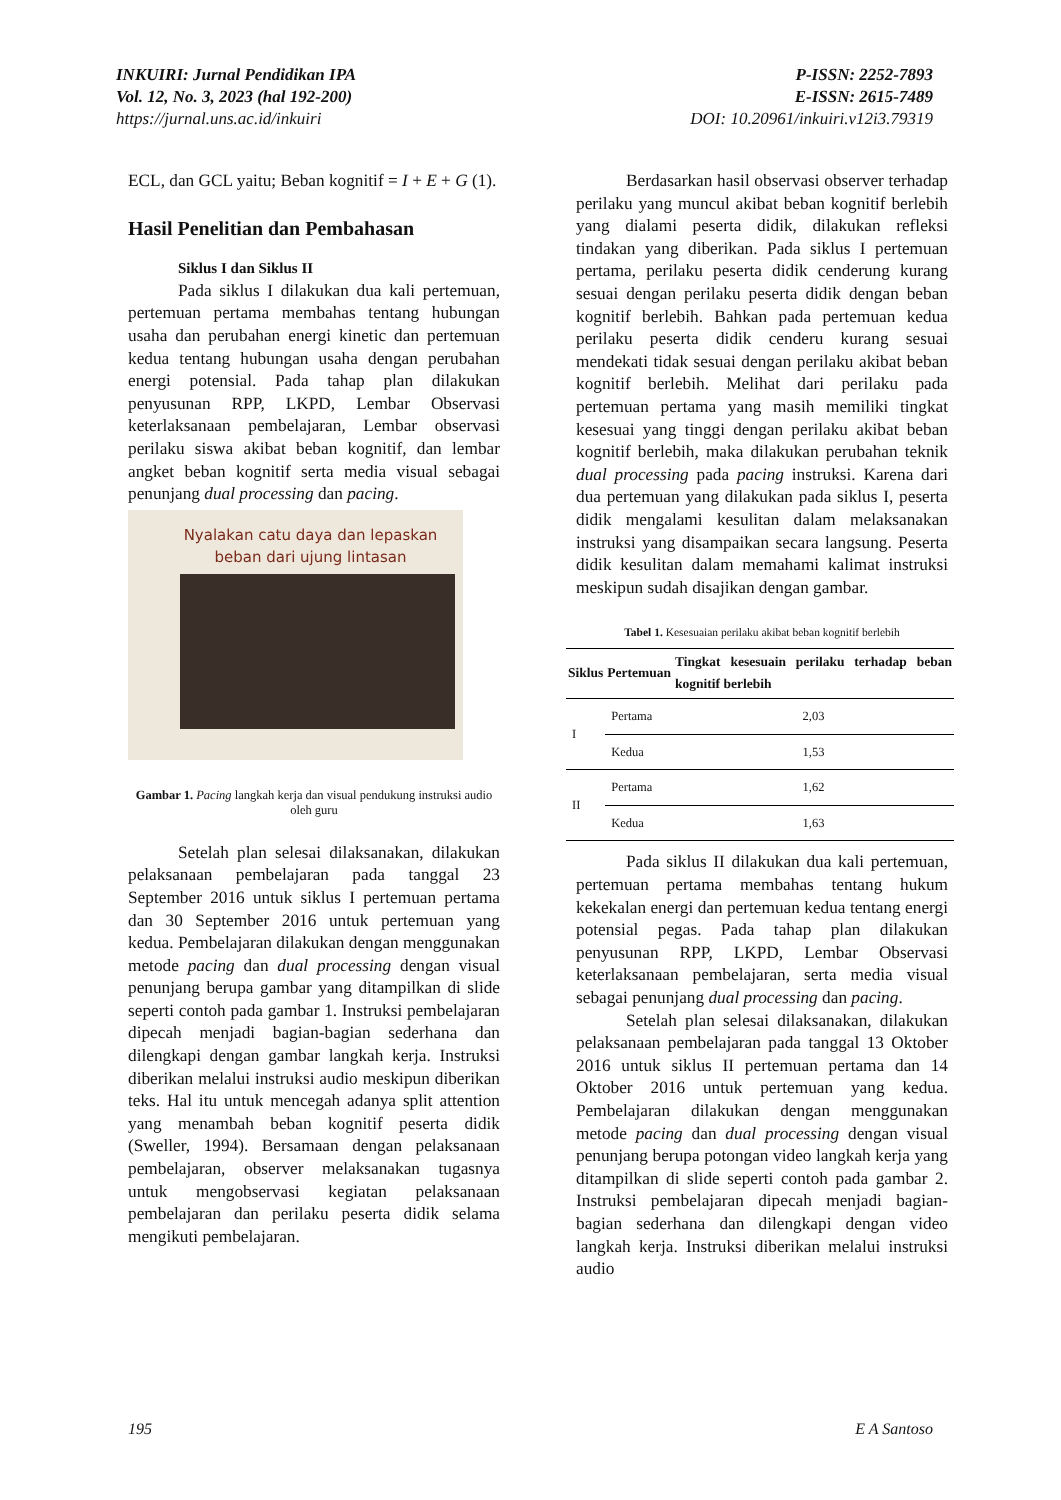INKUIRI: Jurnal Pendidikan IPA
Vol. 12, No. 3, 2023 (hal 192-200)
https://jurnal.uns.ac.id/inkuiri
P-ISSN: 2252-7893
E-ISSN: 2615-7489
DOI: 10.20961/inkuiri.v12i3.79319
ECL, dan GCL yaitu; Beban kognitif = I + E + G (1).
Hasil Penelitian dan Pembahasan
Siklus I dan Siklus II
Pada siklus I dilakukan dua kali pertemuan, pertemuan pertama membahas tentang hubungan usaha dan perubahan energi kinetic dan pertemuan kedua tentang hubungan usaha dengan perubahan energi potensial. Pada tahap plan dilakukan penyusunan RPP, LKPD, Lembar Observasi keterlaksanaan pembelajaran, Lembar observasi perilaku siswa akibat beban kognitif, dan lembar angket beban kognitif serta media visual sebagai penunjang dual processing dan pacing.
Nyalakan catu daya dan lepaskan beban dari ujung lintasan
Gambar 1. Pacing langkah kerja dan visual pendukung instruksi audio oleh guru
Setelah plan selesai dilaksanakan, dilakukan pelaksanaan pembelajaran pada tanggal 23 September 2016 untuk siklus I pertemuan pertama dan 30 September 2016 untuk pertemuan yang kedua. Pembelajaran dilakukan dengan menggunakan metode pacing dan dual processing dengan visual penunjang berupa gambar yang ditampilkan di slide seperti contoh pada gambar 1. Instruksi pembelajaran dipecah menjadi bagian-bagian sederhana dan dilengkapi dengan gambar langkah kerja. Instruksi diberikan melalui instruksi audio meskipun diberikan teks. Hal itu untuk mencegah adanya split attention yang menambah beban kognitif peserta didik (Sweller, 1994). Bersamaan dengan pelaksanaan pembelajaran, observer melaksanakan tugasnya untuk mengobservasi kegiatan pelaksanaan pembelajaran dan perilaku peserta didik selama mengikuti pembelajaran.
Berdasarkan hasil observasi observer terhadap perilaku yang muncul akibat beban kognitif berlebih yang dialami peserta didik, dilakukan refleksi tindakan yang diberikan. Pada siklus I pertemuan pertama, perilaku peserta didik cenderung kurang sesuai dengan perilaku peserta didik dengan beban kognitif berlebih. Bahkan pada pertemuan kedua perilaku peserta didik cenderu kurang sesuai mendekati tidak sesuai dengan perilaku akibat beban kognitif berlebih. Melihat dari perilaku pada pertemuan pertama yang masih memiliki tingkat kesesuai yang tinggi dengan perilaku akibat beban kognitif berlebih, maka dilakukan perubahan teknik dual processing pada pacing instruksi. Karena dari dua pertemuan yang dilakukan pada siklus I, peserta didik mengalami kesulitan dalam melaksanakan instruksi yang disampaikan secara langsung. Peserta didik kesulitan dalam memahami kalimat instruksi meskipun sudah disajikan dengan gambar.
Tabel 1. Kesesuaian perilaku akibat beban kognitif berlebih
| Siklus | Pertemuan | Tingkat kesesuain perilaku terhadap beban kognitif berlebih |
| --- | --- | --- |
| I | Pertama | 2,03 |
| | Kedua | 1,53 |
| II | Pertama | 1,62 |
| | Kedua | 1,63 |
Pada siklus II dilakukan dua kali pertemuan, pertemuan pertama membahas tentang hukum kekekalan energi dan pertemuan kedua tentang energi potensial pegas. Pada tahap plan dilakukan penyusunan RPP, LKPD, Lembar Observasi keterlaksanaan pembelajaran, serta media visual sebagai penunjang dual processing dan pacing.
Setelah plan selesai dilaksanakan, dilakukan pelaksanaan pembelajaran pada tanggal 13 Oktober 2016 untuk siklus II pertemuan pertama dan 14 Oktober 2016 untuk pertemuan yang kedua. Pembelajaran dilakukan dengan menggunakan metode pacing dan dual processing dengan visual penunjang berupa potongan video langkah kerja yang ditampilkan di slide seperti contoh pada gambar 2. Instruksi pembelajaran dipecah menjadi bagian-bagian sederhana dan dilengkapi dengan video langkah kerja. Instruksi diberikan melalui instruksi audio
195 E A Santoso